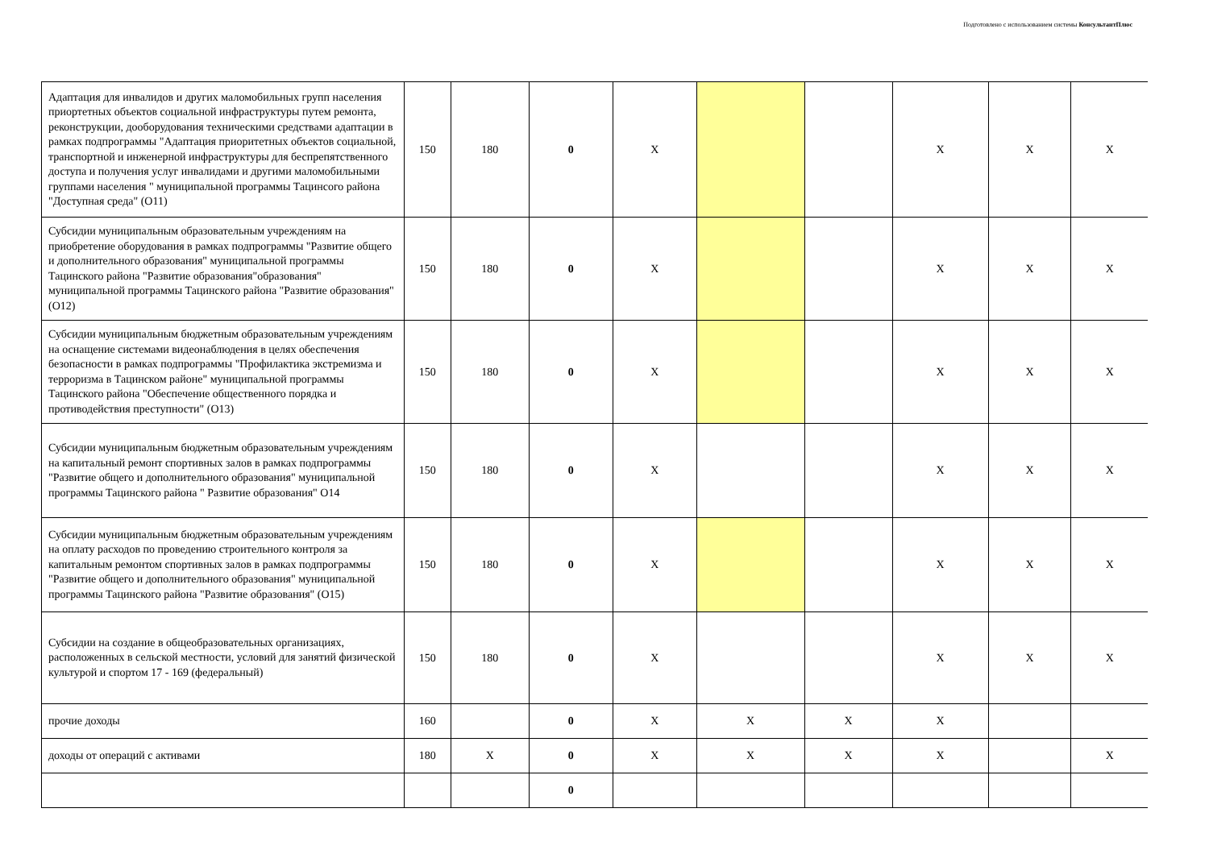Подготовлено с использованием системы КонсультантПлюс
| Адаптация для инвалидов и других маломобильных групп населения приортетных объектов социальной инфраструктуры путем ремонта, реконструкции, дооборудования техническими средствами адаптации в рамках подпрограммы "Адаптация приоритетных объектов социальной, транспортной и инженерной инфраструктуры для беспрепятственного доступа и получения услуг инвалидами и другими маломобильными группами населения " муниципальной программы Тацинсого района "Доступная среда" (О11) | 150 | 180 | 0 | X | | | X | X | X |
| Субсидии муниципальным образовательным учреждениям на приобретение оборудования в рамках подпрограммы "Развитие общего и дополнительного образования" муниципальной программы Тацинского района "Развитие образования"образования" муниципальной программы Тацинского района "Развитие образования" (О12) | 150 | 180 | 0 | X | | | X | X | X |
| Субсидии муниципальным бюджетным образовательным учреждениям на оснащение системами видеонаблюдения в целях обеспечения безопасности в рамках подпрограммы "Профилактика экстремизма и терроризма в Тацинском районе" муниципальной программы Тацинского района "Обеспечение общественного порядка и противодействия преступности" (О13) | 150 | 180 | 0 | X | | | X | X | X |
| Субсидии муниципальным бюджетным образовательным учреждениям на капитальный ремонт спортивных залов в рамках подпрограммы "Развитие общего и дополнительного образования" муниципальной программы Тацинского района " Развитие образования" О14 | 150 | 180 | 0 | X | | | X | X | X |
| Субсидии муниципальным бюджетным образовательным учреждениям на оплату расходов по проведению строительного контроля за капитальным ремонтом спортивных залов в рамках подпрограммы "Развитие общего и дополнительного образования" муниципальной программы Тацинского района "Развитие образования" (О15) | 150 | 180 | 0 | X | | | X | X | X |
| Субсидии на создание в общеобразовательных организациях, расположенных в сельской местности, условий для занятий физической культурой и спортом 17 - 169 (федеральный) | 150 | 180 | 0 | X | | | X | X | X |
| прочие доходы | 160 | | 0 | X | X | X | X | | |
| доходы от операций с активами | 180 | X | 0 | X | X | X | X | | X |
| | | | 0 | | | | | | |